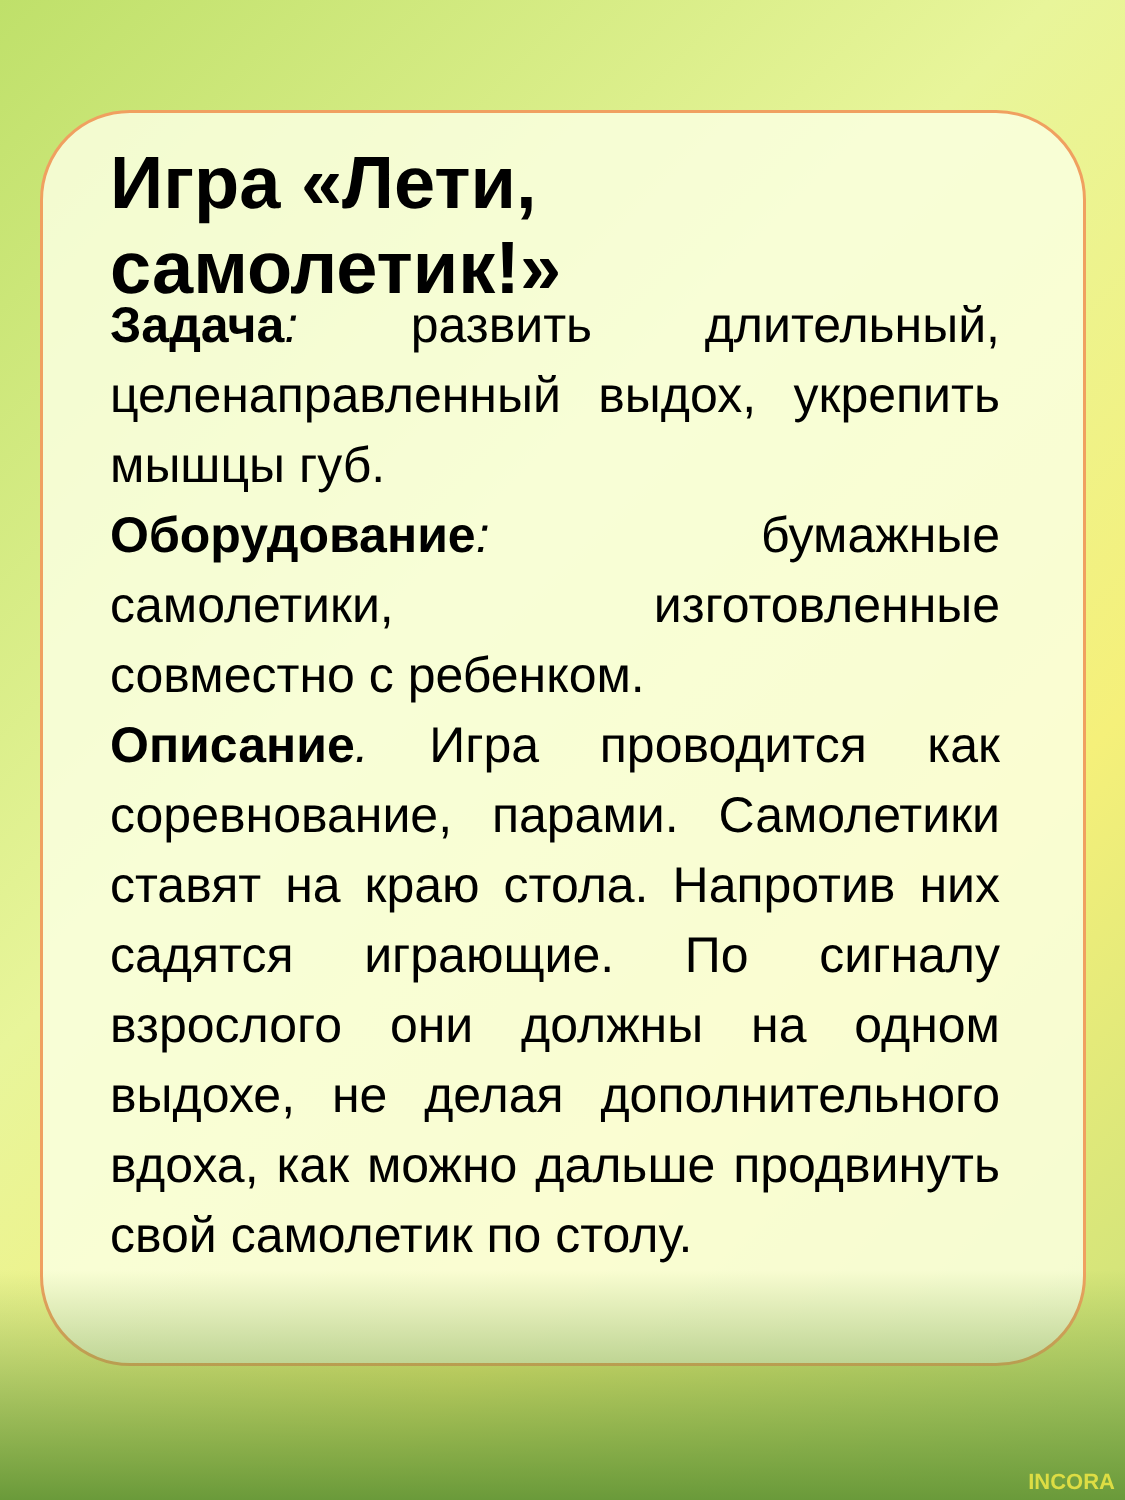Игра «Лети, самолетик!»
Задача: развить длительный, целенаправленный выдох, укрепить мышцы губ.
Оборудование: бумажные самолетики, изготовленные совместно с ребенком.
Описание. Игра проводится как соревнование, парами. Самолетики ставят на краю стола. Напротив них садятся играющие. По сигналу взрослого они должны на одном выдохе, не делая дополнительного вдоха, как можно дальше продвинуть свой самолетик по столу.
INCORA